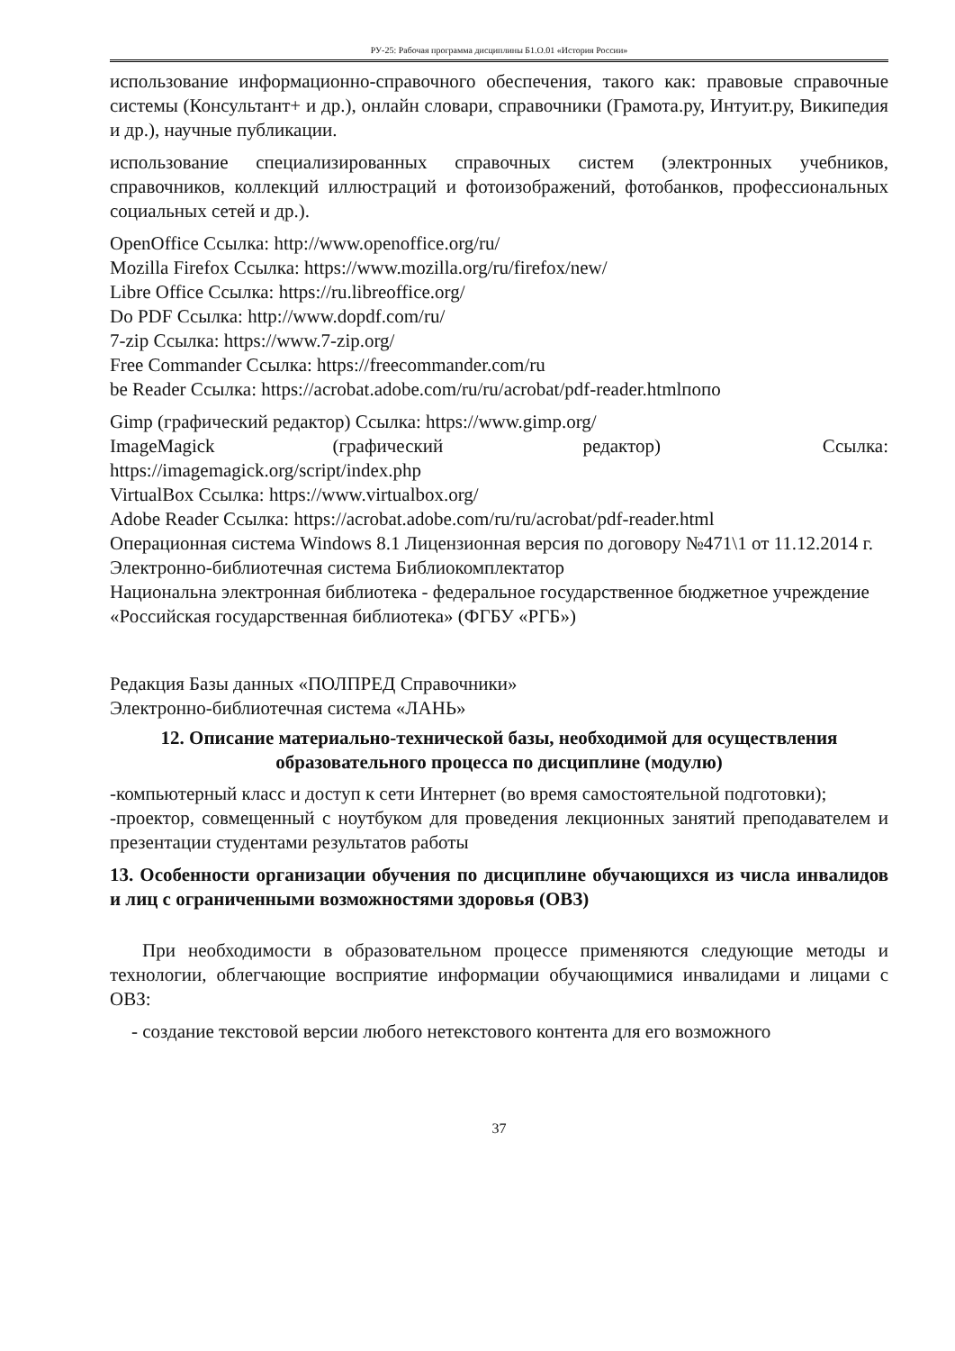РУ-25: Рабочая программа дисциплины Б1.О.01 «История России»
использование информационно-справочного обеспечения, такого как: правовые справочные системы (Консультант+ и др.), онлайн словари, справочники (Грамота.ру, Интуит.ру, Википедия и др.), научные публикации.
использование специализированных справочных систем (электронных учебников, справочников, коллекций иллюстраций и фотоизображений, фотобанков, профессиональных социальных сетей и др.).
OpenOffice Ссылка: http://www.openoffice.org/ru/
Mozilla Firefox Ссылка: https://www.mozilla.org/ru/firefox/new/
Libre Office Ссылка: https://ru.libreoffice.org/
Do PDF Ссылка: http://www.dopdf.com/ru/
7-zip Ссылка: https://www.7-zip.org/
Free Commander Ссылка: https://freecommander.com/ru
be Reader Ссылка: https://acrobat.adobe.com/ru/ru/acrobat/pdf-reader.htmlпопо
Gimp (графический редактор) Ссылка: https://www.gimp.org/
ImageMagick (графический редактор) Ссылка: https://imagemagick.org/script/index.php
VirtualBox Ссылка: https://www.virtualbox.org/
Adobe Reader Ссылка: https://acrobat.adobe.com/ru/ru/acrobat/pdf-reader.html
Операционная система Windows 8.1 Лицензионная версия по договору №471\1 от 11.12.2014 г.
Электронно-библиотечная система Библиокомплектатор
Национальна электронная библиотека - федеральное государственное бюджетное учреждение «Российская государственная библиотека» (ФГБУ «РГБ»)
Редакция Базы данных «ПОЛПРЕД Справочники»
Электронно-библиотечная система «ЛАНЬ»
12. Описание материально-технической базы, необходимой для осуществления образовательного процесса по дисциплине (модулю)
-компьютерный класс и доступ к сети Интернет (во время самостоятельной подготовки);
-проектор, совмещенный с ноутбуком для проведения лекционных занятий преподавателем и презентации студентами результатов работы
13. Особенности организации обучения по дисциплине обучающихся из числа инвалидов и лиц с ограниченными возможностями здоровья (ОВЗ)
При необходимости в образовательном процессе применяются следующие методы и технологии, облегчающие восприятие информации обучающимися инвалидами и лицами с ОВЗ:
- создание текстовой версии любого нетекстового контента для его возможного
37